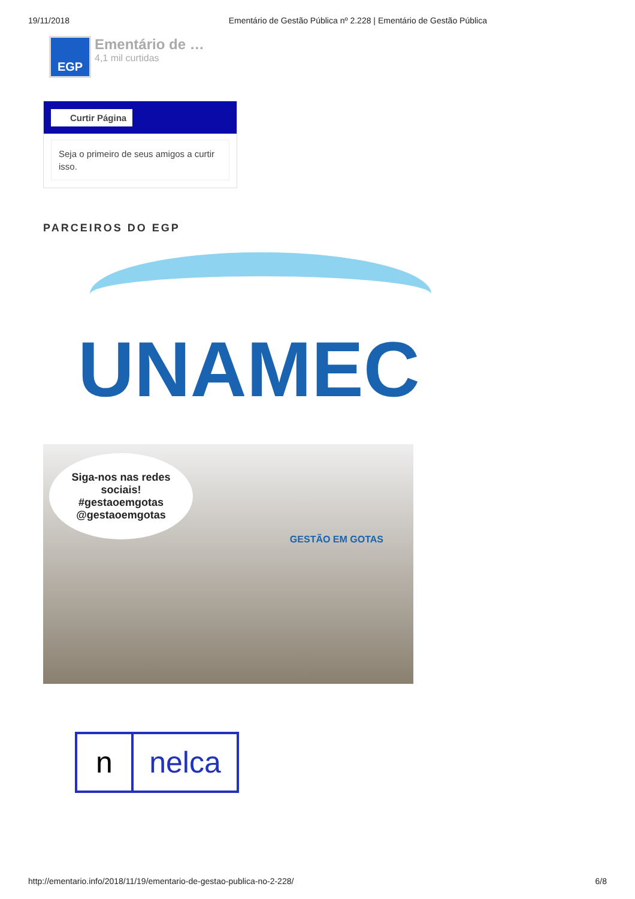19/11/2018 Ementário de Gestão Pública nº 2.228 | Ementário de Gestão Pública
EGP
Ementário de …
4,1 mil curtidas
Curtir Página
Seja o primeiro de seus amigos a curtir isso.
PARCEIROS DO EGP
UNAMEC
Siga-nos nas redes sociais!
#gestaoemgotas
@gestaoemgotas
GESTÃO EM GOTAS
n nelca
http://ementario.info/2018/11/19/ementario-de-gestao-publica-no-2-228/ 6/8